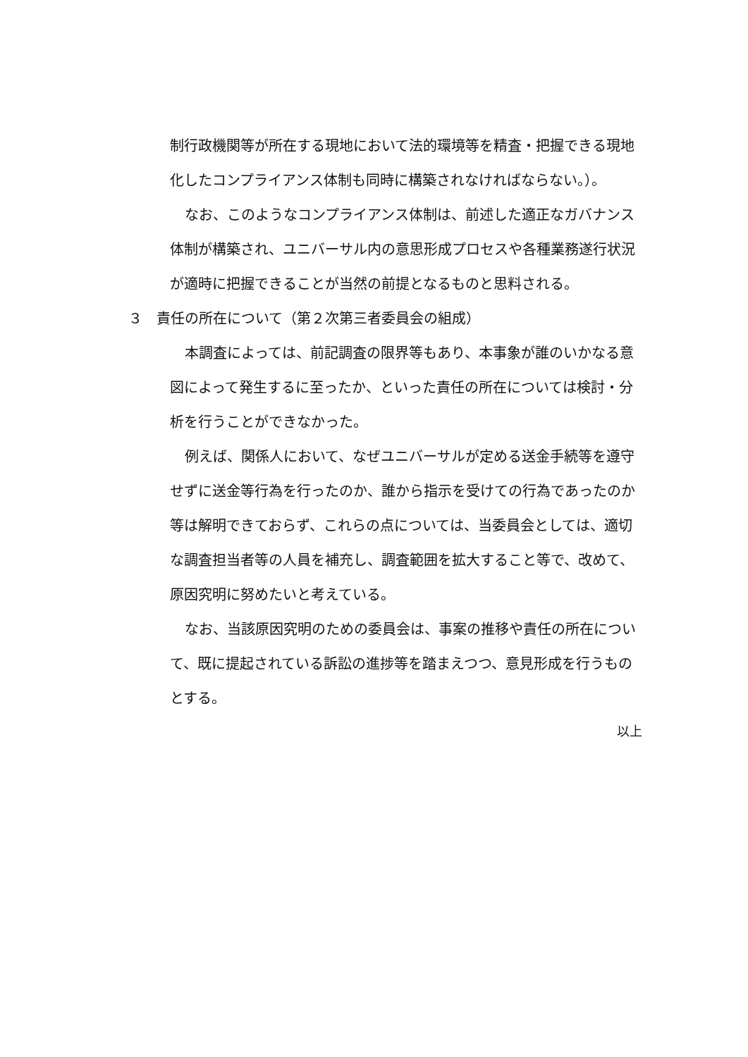制行政機関等が所在する現地において法的環境等を精査・把握できる現地化したコンプライアンス体制も同時に構築されなければならない。）。
なお、このようなコンプライアンス体制は、前述した適正なガバナンス体制が構築され、ユニバーサル内の意思形成プロセスや各種業務遂行状況が適時に把握できることが当然の前提となるものと思料される。
３　責任の所在について（第２次第三者委員会の組成）
本調査によっては、前記調査の限界等もあり、本事象が誰のいかなる意図によって発生するに至ったか、といった責任の所在については検討・分析を行うことができなかった。
例えば、関係人において、なぜユニバーサルが定める送金手続等を遵守せずに送金等行為を行ったのか、誰から指示を受けての行為であったのか等は解明できておらず、これらの点については、当委員会としては、適切な調査担当者等の人員を補充し、調査範囲を拡大すること等で、改めて、原因究明に努めたいと考えている。
なお、当該原因究明のための委員会は、事案の推移や責任の所在について、既に提起されている訴訟の進捗等を踏まえつつ、意見形成を行うものとする。
以上